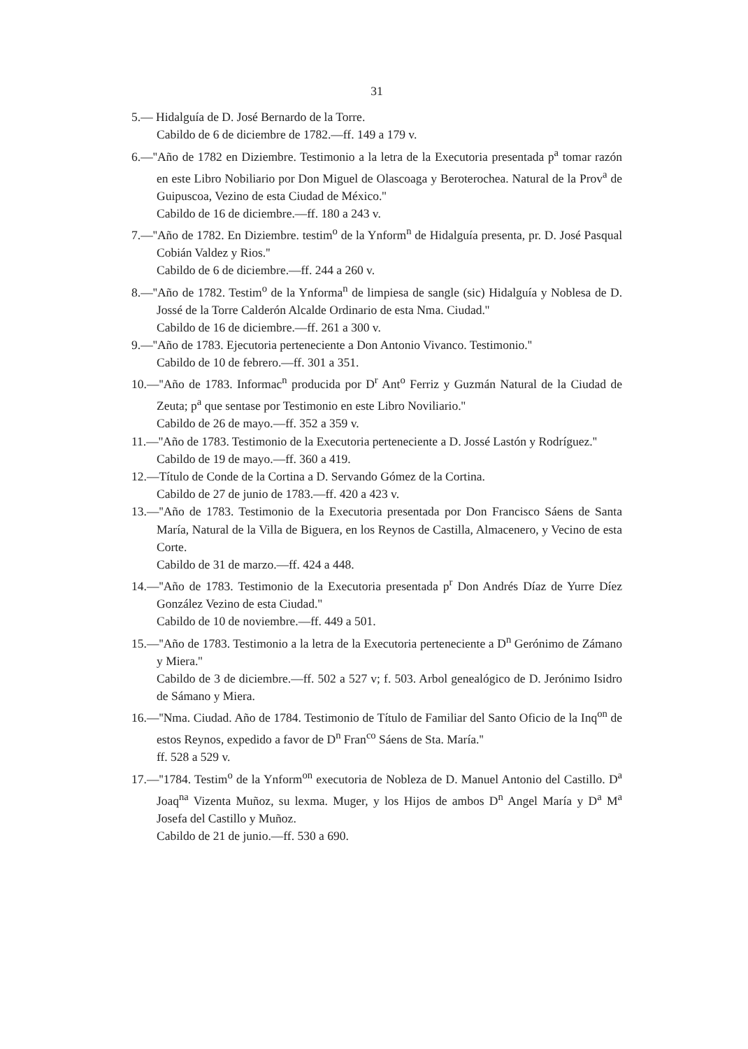31
5.— Hidalguía de D. José Bernardo de la Torre.
Cabildo de 6 de diciembre de 1782.—ff. 149 a 179 v.
6.—''Año de 1782 en Diziembre. Testimonio a la letra de la Executoria presentada p<sup>a</sup> tomar razón en este Libro Nobiliario por Don Miguel de Olascoaga y Beroterochea. Natural de la Prov<sup>a</sup> de Guipuscoa, Vezino de esta Ciudad de México.''
Cabildo de 16 de diciembre.—ff. 180 a 243 v.
7.—''Año de 1782. En Diziembre. testim<sup>o</sup> de la Ynform<sup>n</sup> de Hidalguía presenta, pr. D. José Pasqual Cobián Valdez y Rios.''
Cabildo de 6 de diciembre.—ff. 244 a 260 v.
8.—''Año de 1782. Testim<sup>o</sup> de la Ynforma<sup>n</sup> de limpiesa de sangle (sic) Hidalguía y Noblesa de D. Jossé de la Torre Calderón Alcalde Ordinario de esta Nma. Ciudad.''
Cabildo de 16 de diciembre.—ff. 261 a 300 v.
9.—''Año de 1783. Ejecutoria perteneciente a Don Antonio Vivanco. Testimonio.''
Cabildo de 10 de febrero.—ff. 301 a 351.
10.—''Año de 1783. Informac<sup>n</sup> producida por D<sup>r</sup> Ant<sup>o</sup> Ferriz y Guzmán Natural de la Ciudad de Zeuta; p<sup>a</sup> que sentase por Testimonio en este Libro Noviliario.''
Cabildo de 26 de mayo.—ff. 352 a 359 v.
11.—''Año de 1783. Testimonio de la Executoria perteneciente a D. Jossé Lastón y Rodríguez.''
Cabildo de 19 de mayo.—ff. 360 a 419.
12.—Título de Conde de la Cortina a D. Servando Gómez de la Cortina.
Cabildo de 27 de junio de 1783.—ff. 420 a 423 v.
13.—''Año de 1783. Testimonio de la Executoria presentada por Don Francisco Sáens de Santa María, Natural de la Villa de Biguera, en los Reynos de Castilla, Almacenero, y Vecino de esta Corte.
Cabildo de 31 de marzo.—ff. 424 a 448.
14.—''Año de 1783. Testimonio de la Executoria presentada p<sup>r</sup> Don Andrés Díaz de Yurre Díez González Vezino de esta Ciudad.''
Cabildo de 10 de noviembre.—ff. 449 a 501.
15.—''Año de 1783. Testimonio a la letra de la Executoria perteneciente a D<sup>n</sup> Gerónimo de Zámano y Miera.''
Cabildo de 3 de diciembre.—ff. 502 a 527 v; f. 503. Arbol genealógico de D. Jerónimo Isidro de Sámano y Miera.
16.—''Nma. Ciudad. Año de 1784. Testimonio de Título de Familiar del Santo Oficio de la Inq<sup>on</sup> de estos Reynos, expedido a favor de D<sup>n</sup> Fran<sup>co</sup> Sáens de Sta. María.''
ff. 528 a 529 v.
17.—''1784. Testim<sup>o</sup> de la Ynform<sup>on</sup> executoria de Nobleza de D. Manuel Antonio del Castillo. D<sup>a</sup> Joaq<sup>na</sup> Vizenta Muñoz, su lexma. Muger, y los Hijos de ambos D<sup>n</sup> Angel María y D<sup>a</sup> M<sup>a</sup> Josefa del Castillo y Muñoz.
Cabildo de 21 de junio.—ff. 530 a 690.